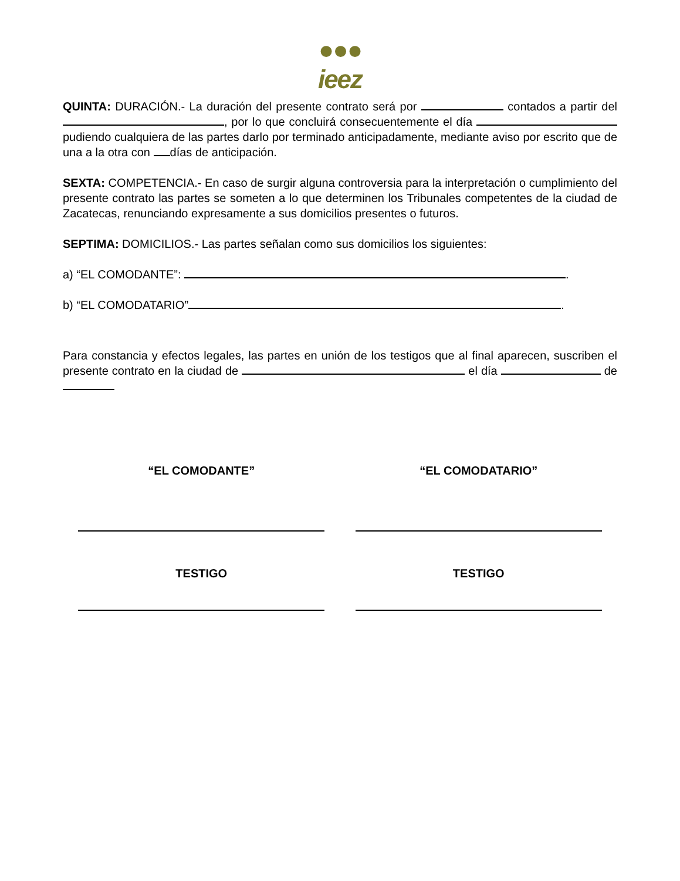●●●
ieez
QUINTA: DURACIÓN.- La duración del presente contrato será por contados a partir del , por lo que concluirá consecuentemente el día pudiendo cualquiera de las partes darlo por terminado anticipadamente, mediante aviso por escrito que de una a la otra con días de anticipación.
SEXTA: COMPETENCIA.- En caso de surgir alguna controversia para la interpretación o cumplimiento del presente contrato las partes se someten a lo que determinen los Tribunales competentes de la ciudad de Zacatecas, renunciando expresamente a sus domicilios presentes o futuros.
SEPTIMA: DOMICILIOS.- Las partes señalan como sus domicilios los siguientes:
a) “EL COMODANTE”: .
b) “EL COMODATARIO” .
Para constancia y efectos legales, las partes en unión de los testigos que al final aparecen, suscriben el presente contrato en la ciudad de el día de
“EL COMODANTE” “EL COMODATARIO”
TESTIGO TESTIGO